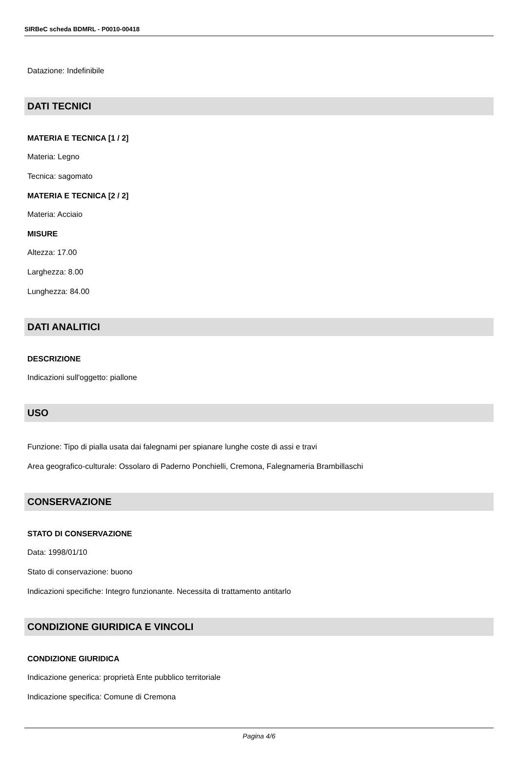SIRBeC scheda BDMRL - P0010-00418
Datazione: Indefinibile
DATI TECNICI
MATERIA E TECNICA [1 / 2]
Materia: Legno
Tecnica: sagomato
MATERIA E TECNICA [2 / 2]
Materia: Acciaio
MISURE
Altezza: 17.00
Larghezza: 8.00
Lunghezza: 84.00
DATI ANALITICI
DESCRIZIONE
Indicazioni sull'oggetto: piallone
USO
Funzione: Tipo di pialla usata dai falegnami per spianare lunghe coste di assi e travi
Area geografico-culturale: Ossolaro di Paderno Ponchielli, Cremona, Falegnameria Brambillaschi
CONSERVAZIONE
STATO DI CONSERVAZIONE
Data: 1998/01/10
Stato di conservazione: buono
Indicazioni specifiche: Integro funzionante. Necessita di trattamento antitarlo
CONDIZIONE GIURIDICA E VINCOLI
CONDIZIONE GIURIDICA
Indicazione generica: proprietà Ente pubblico territoriale
Indicazione specifica: Comune di Cremona
Pagina 4/6